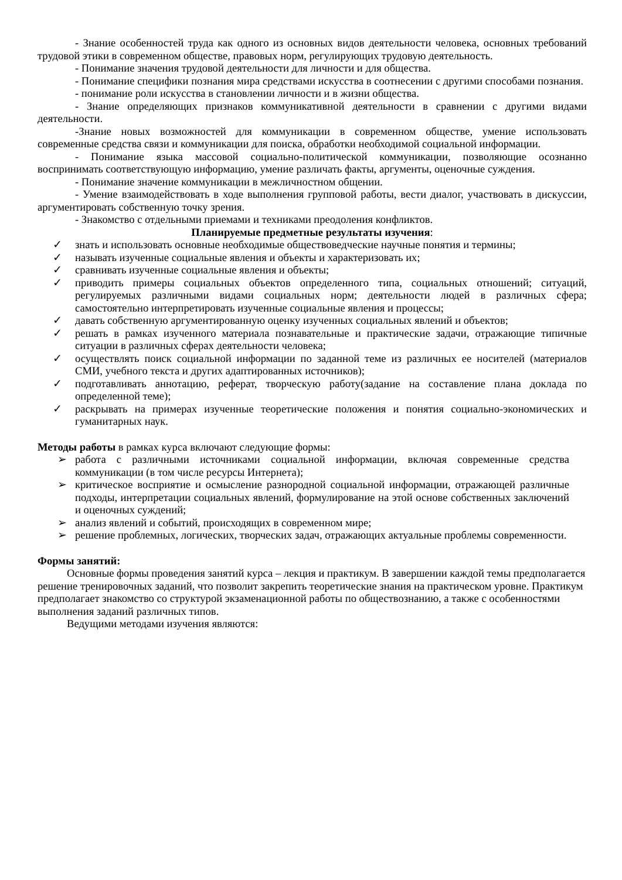- Знание особенностей труда как одного из основных видов деятельности человека, основных требований трудовой этики в современном обществе, правовых норм, регулирующих трудовую деятельность.
- Понимание значения трудовой деятельности для личности и для общества.
- Понимание специфики познания мира средствами искусства в соотнесении с другими способами познания.
- понимание роли искусства в становлении личности и в жизни общества.
- Знание определяющих признаков коммуникативной деятельности в сравнении с другими видами деятельности.
-Знание новых возможностей для коммуникации в современном обществе, умение использовать современные средства связи и коммуникации для поиска, обработки необходимой социальной информации.
- Понимание языка массовой социально-политической коммуникации, позволяющие осознанно воспринимать соответствующую информацию, умение различать факты, аргументы, оценочные суждения.
- Понимание значение коммуникации в межличностном общении.
- Умение взаимодействовать в ходе выполнения групповой работы, вести диалог, участвовать в дискуссии, аргументировать собственную точку зрения.
- Знакомство с отдельными приемами и техниками преодоления конфликтов.
Планируемые предметные результаты изучения:
✓ знать и использовать основные необходимые обществоведческие научные понятия и термины;
✓ называть изученные социальные явления и объекты и характеризовать их;
✓ сравнивать изученные социальные явления и объекты;
✓ приводить примеры социальных объектов определенного типа, социальных отношений; ситуаций, регулируемых различными видами социальных норм; деятельности людей в различных сфера; самостоятельно интерпретировать изученные социальные явления и процессы;
✓ давать собственную аргументированную оценку изученных социальных явлений и объектов;
✓ решать в рамках изученного материала познавательные и практические задачи, отражающие типичные ситуации в различных сферах деятельности человека;
✓ осуществлять поиск социальной информации по заданной теме из различных ее носителей (материалов СМИ, учебного текста и других адаптированных источников);
✓ подготавливать аннотацию, реферат, творческую работу(задание на составление плана доклада по определенной теме);
✓ раскрывать на примерах изученные теоретические положения и понятия социально-экономических и гуманитарных наук.
Методы работы в рамках курса включают следующие формы:
➢ работа с различными источниками социальной информации, включая современные средства коммуникации (в том числе ресурсы Интернета);
➢ критическое восприятие и осмысление разнородной социальной информации, отражающей различные подходы, интерпретации социальных явлений, формулирование на этой основе собственных заключений и оценочных суждений;
➢ анализ явлений и событий, происходящих в современном мире;
➢ решение проблемных, логических, творческих задач, отражающих актуальные проблемы современности.
Формы занятий:
Основные формы проведения занятий курса – лекция и практикум. В завершении каждой темы предполагается решение тренировочных заданий, что позволит закрепить теоретические знания на практическом уровне. Практикум предполагает знакомство со структурой экзаменационной работы по обществознанию, а также с особенностями выполнения заданий различных типов.
Ведущими методами изучения являются: